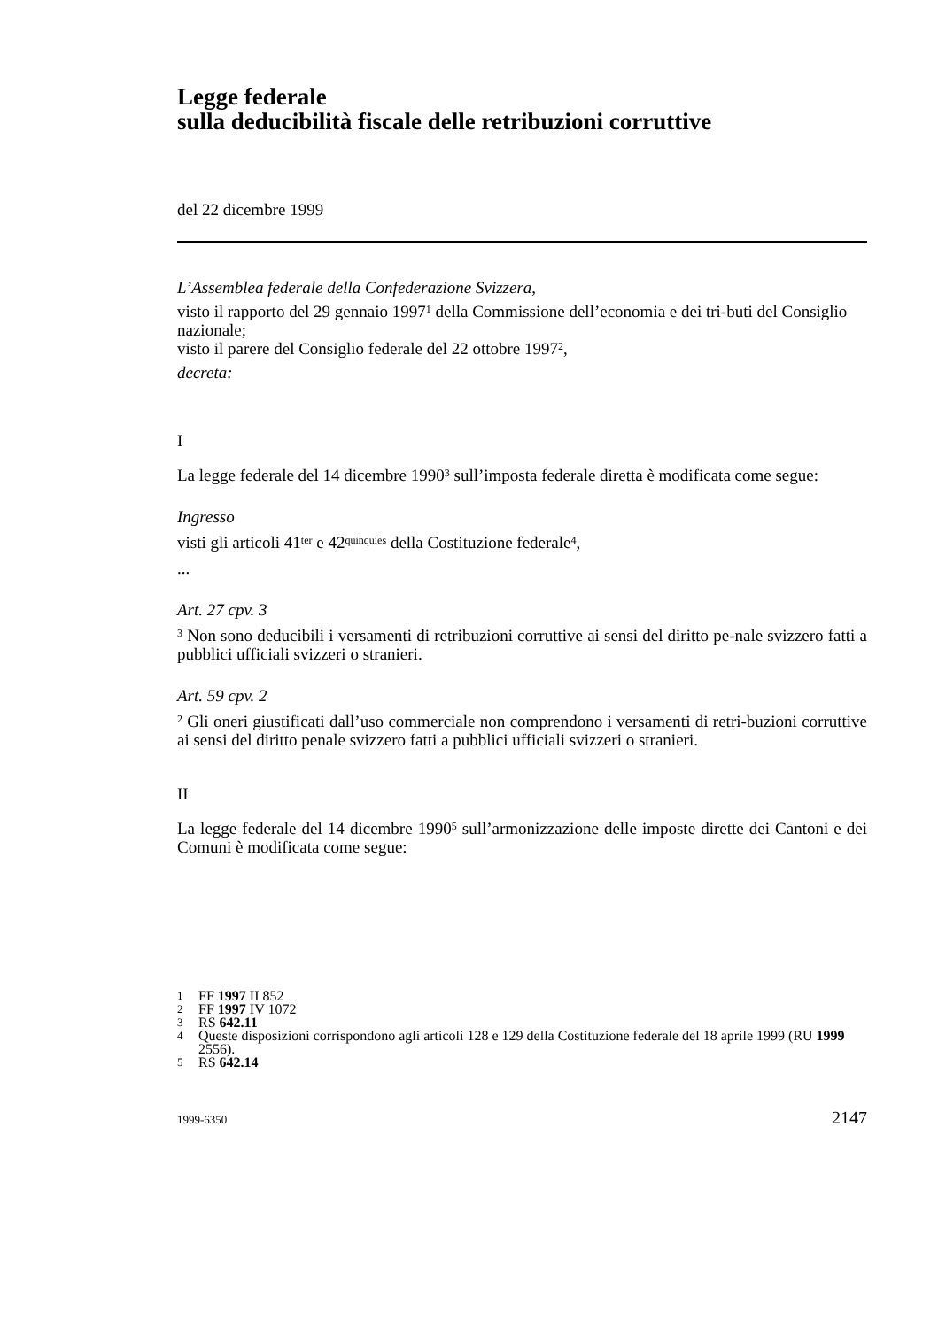Legge federale
sulla deducibilità fiscale delle retribuzioni corruttive
del 22 dicembre 1999
L’Assemblea federale della Confederazione Svizzera,
visto il rapporto del 29 gennaio 1997<sup>1</sup> della Commissione dell’economia e dei tri-buti del Consiglio nazionale;
visto il parere del Consiglio federale del 22 ottobre 1997<sup>2</sup>,
decreta:
I
La legge federale del 14 dicembre 1990<sup>3</sup> sull’imposta federale diretta è modificata come segue:
Ingresso
visti gli articoli 41<sup>ter</sup> e 42<sup>quinquies</sup> della Costituzione federale<sup>4</sup>,
...
Art. 27 cpv. 3
<sup>3</sup> Non sono deducibili i versamenti di retribuzioni corruttive ai sensi del diritto pe-nale svizzero fatti a pubblici ufficiali svizzeri o stranieri.
Art. 59 cpv. 2
<sup>2</sup> Gli oneri giustificati dall’uso commerciale non comprendono i versamenti di retri-buzioni corruttive ai sensi del diritto penale svizzero fatti a pubblici ufficiali svizzeri o stranieri.
II
La legge federale del 14 dicembre 1990<sup>5</sup> sull’armonizzazione delle imposte dirette dei Cantoni e dei Comuni è modificata come segue:
1 FF 1997 II 852
2 FF 1997 IV 1072
3 RS 642.11
4 Queste disposizioni corrispondono agli articoli 128 e 129 della Costituzione federale del 18 aprile 1999 (RU 1999 2556).
5 RS 642.14
1999-6350 2147